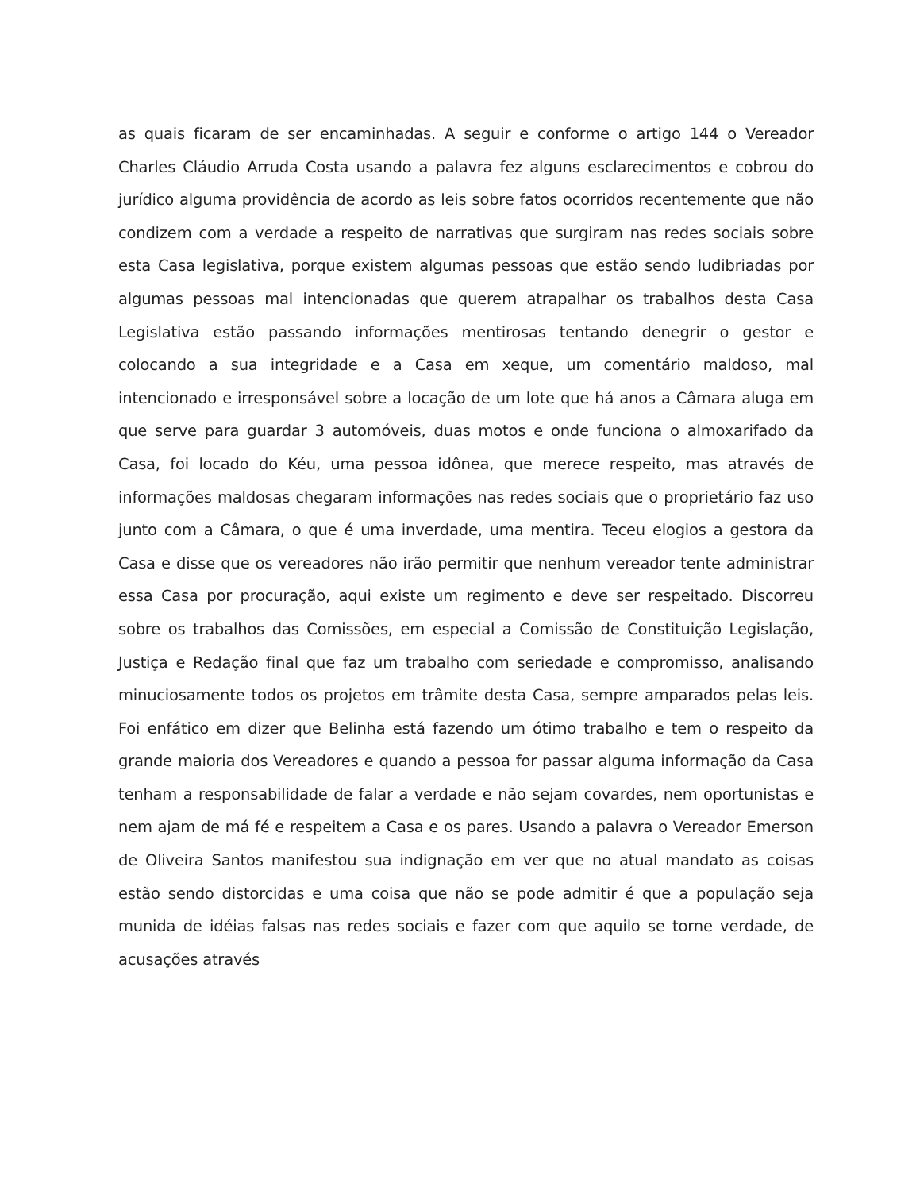as quais ficaram de ser encaminhadas. A seguir e conforme o artigo 144 o Vereador Charles Cláudio Arruda Costa usando a palavra fez alguns esclarecimentos e cobrou do jurídico alguma providência de acordo as leis sobre fatos ocorridos recentemente que não condizem com a verdade a respeito de narrativas que surgiram nas redes sociais sobre esta Casa legislativa, porque existem algumas pessoas que estão sendo ludibriadas por algumas pessoas mal intencionadas que querem atrapalhar os trabalhos desta Casa Legislativa estão passando informações mentirosas tentando denegrir o gestor e colocando a sua integridade e a Casa em xeque, um comentário maldoso, mal intencionado e irresponsável sobre a locação de um lote que há anos a Câmara aluga em que serve para guardar 3 automóveis, duas motos e onde funciona o almoxarifado da Casa, foi locado do Kéu, uma pessoa idônea, que merece respeito, mas através de informações maldosas chegaram informações nas redes sociais que o proprietário faz uso junto com a Câmara, o que é uma inverdade, uma mentira. Teceu elogios a gestora da Casa e disse que os vereadores não irão permitir que nenhum vereador tente administrar essa Casa por procuração, aqui existe um regimento e deve ser respeitado. Discorreu sobre os trabalhos das Comissões, em especial a Comissão de Constituição Legislação, Justiça e Redação final que faz um trabalho com seriedade e compromisso, analisando minuciosamente todos os projetos em trâmite desta Casa, sempre amparados pelas leis. Foi enfático em dizer que Belinha está fazendo um ótimo trabalho e tem o respeito da grande maioria dos Vereadores e quando a pessoa for passar alguma informação da Casa tenham a responsabilidade de falar a verdade e não sejam covardes, nem oportunistas e nem ajam de má fé e respeitem a Casa e os pares. Usando a palavra o Vereador Emerson de Oliveira Santos manifestou sua indignação em ver que no atual mandato as coisas estão sendo distorcidas e uma coisa que não se pode admitir é que a população seja munida de idéias falsas nas redes sociais e fazer com que aquilo se torne verdade, de acusações através